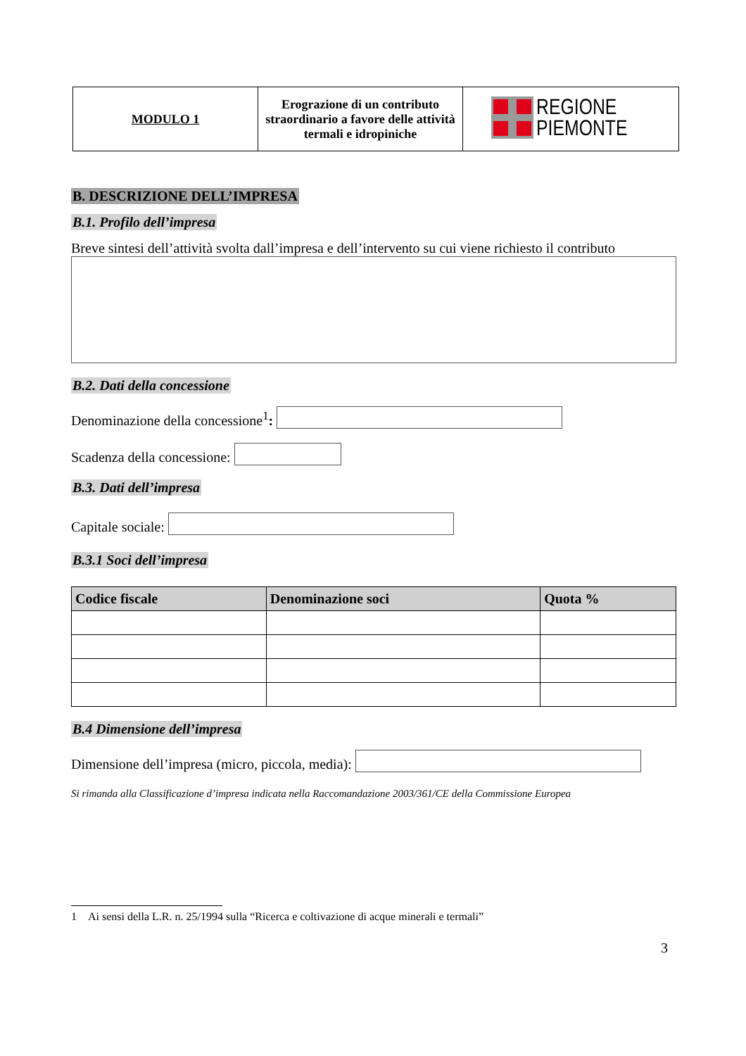| MODULO 1 | Erograzione di un contributo straordinario a favore delle attività termali e idropiniche | REGIONE PIEMONTE |
B. DESCRIZIONE DELL’IMPRESA
B.1. Profilo dell’impresa
Breve sintesi dell’attività svolta dall’impresa e dell’intervento su cui viene richiesto il contributo
B.2. Dati della concessione
Denominazione della concessione<sup>1</sup>:
Scadenza della concessione:
B.3. Dati dell’impresa
Capitale sociale:
B.3.1 Soci dell’impresa
| Codice fiscale | Denominazione soci | Quota % |
| --- | --- | --- |
B.4 Dimensione dell’impresa
Dimensione dell’impresa (micro, piccola, media):
Si rimanda alla Classificazione d’impresa indicata nella Raccomandazione 2003/361/CE della Commissione Europea
1 Ai sensi della L.R. n. 25/1994 sulla “Ricerca e coltivazione di acque minerali e termali”
3